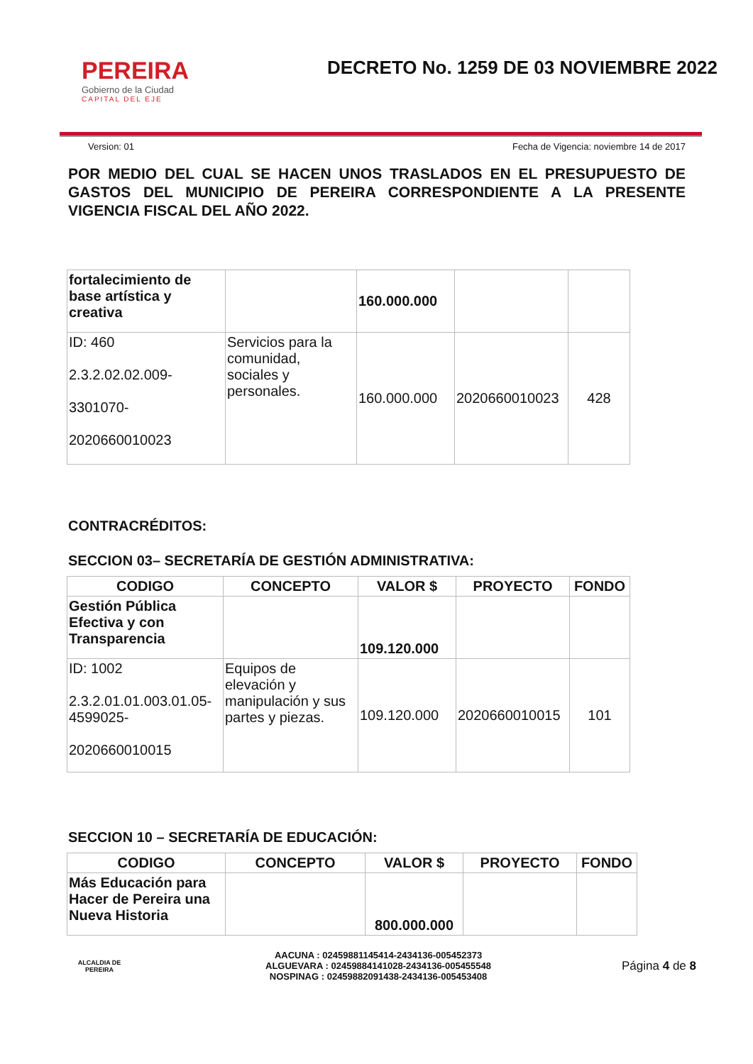PEREIRA
Gobierno de la Ciudad
CAPITAL DEL EJE
DECRETO No. 1259 DE 03 NOVIEMBRE 2022
Version: 01 Fecha de Vigencia: noviembre 14 de 2017
POR MEDIO DEL CUAL SE HACEN UNOS TRASLADOS EN EL PRESUPUESTO DE GASTOS DEL MUNICIPIO DE PEREIRA CORRESPONDIENTE A LA PRESENTE VIGENCIA FISCAL DEL AÑO 2022.
| fortalecimiento de base artística y creativa | | 160.000.000 | | |
| ID: 460 2.3.2.02.02.009- 3301070- 2020660010023 | Servicios para la comunidad, sociales y personales. | 160.000.000 | 2020660010023 | 428 |
CONTRACRÉDITOS:
SECCION 03– SECRETARÍA DE GESTIÓN ADMINISTRATIVA:
| CODIGO | CONCEPTO | VALOR $ | PROYECTO | FONDO |
| --- | --- | --- | --- | --- |
| Gestión Pública Efectiva y con Transparencia | | 109.120.000 | | |
| ID: 1002 2.3.2.01.01.003.01.05-4599025- 2020660010015 | Equipos de elevación y manipulación y sus partes y piezas. | 109.120.000 | 2020660010015 | 101 |
SECCION 10 – SECRETARÍA DE EDUCACIÓN:
| CODIGO | CONCEPTO | VALOR $ | PROYECTO | FONDO |
| --- | --- | --- | --- | --- |
| Más Educación para Hacer de Pereira una Nueva Historia | | 800.000.000 | | |
ALCALDIA DE PEREIRA
AACUNA : 02459881145414-2434136-005452373
ALGUEVARA : 02459884141028-2434136-005455548
NOSPINAG : 02459882091438-2434136-005453408
Página 4 de 8